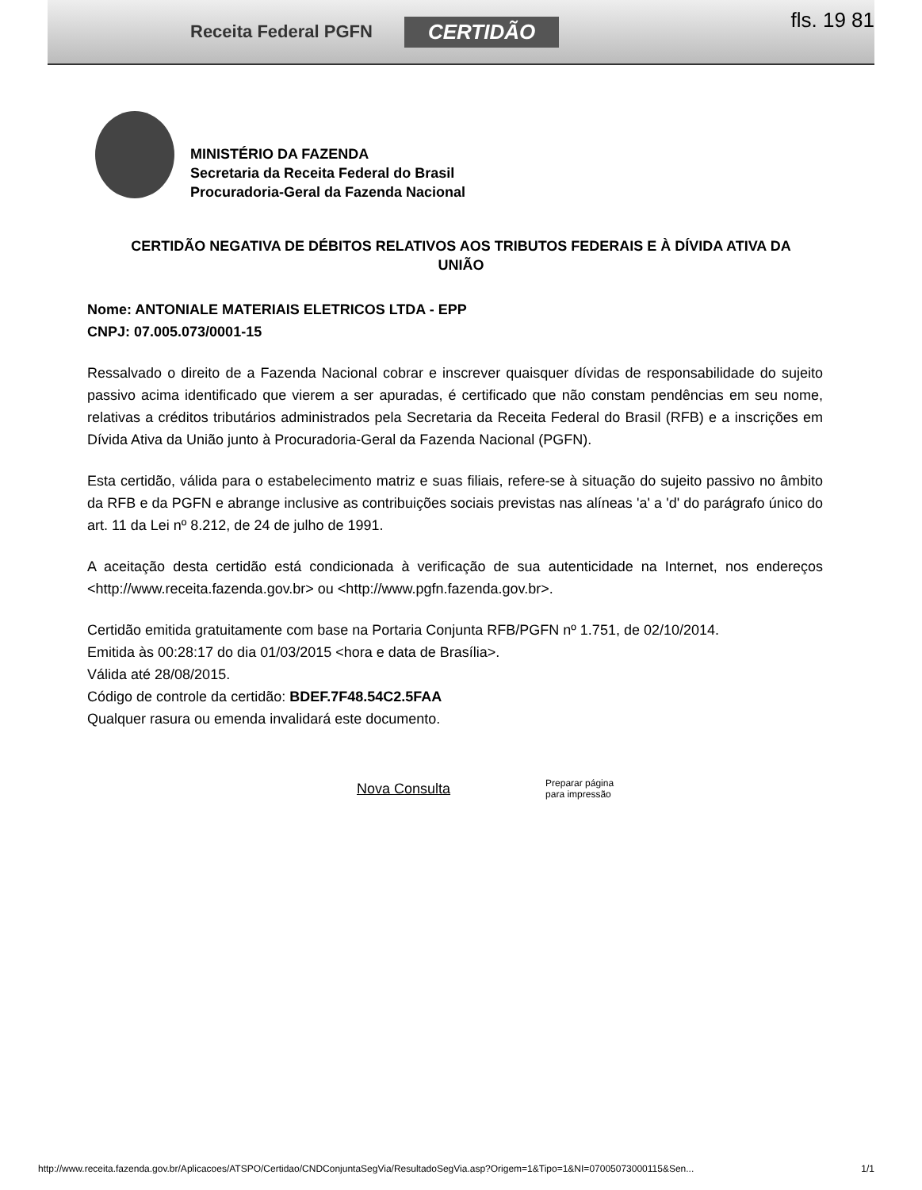Receita Federal PGFN CERTIDÃO
fls. 19 81
MINISTÉRIO DA FAZENDA
Secretaria da Receita Federal do Brasil
Procuradoria-Geral da Fazenda Nacional
CERTIDÃO NEGATIVA DE DÉBITOS RELATIVOS AOS TRIBUTOS FEDERAIS E À DÍVIDA ATIVA DA UNIÃO
Nome: ANTONIALE MATERIAIS ELETRICOS LTDA - EPP
CNPJ: 07.005.073/0001-15
Ressalvado o direito de a Fazenda Nacional cobrar e inscrever quaisquer dívidas de responsabilidade do sujeito passivo acima identificado que vierem a ser apuradas, é certificado que não constam pendências em seu nome, relativas a créditos tributários administrados pela Secretaria da Receita Federal do Brasil (RFB) e a inscrições em Dívida Ativa da União junto à Procuradoria-Geral da Fazenda Nacional (PGFN).
Esta certidão, válida para o estabelecimento matriz e suas filiais, refere-se à situação do sujeito passivo no âmbito da RFB e da PGFN e abrange inclusive as contribuições sociais previstas nas alíneas 'a' a 'd' do parágrafo único do art. 11 da Lei nº 8.212, de 24 de julho de 1991.
A aceitação desta certidão está condicionada à verificação de sua autenticidade na Internet, nos endereços <http://www.receita.fazenda.gov.br> ou <http://www.pgfn.fazenda.gov.br>.
Certidão emitida gratuitamente com base na Portaria Conjunta RFB/PGFN nº 1.751, de 02/10/2014.
Emitida às 00:28:17 do dia 01/03/2015 <hora e data de Brasília>.
Válida até 28/08/2015.
Código de controle da certidão: BDEF.7F48.54C2.5FAA
Qualquer rasura ou emenda invalidará este documento.
Nova Consulta Preparar página
para impressão
http://www.receita.fazenda.gov.br/Aplicacoes/ATSPO/Certidao/CNDConjuntaSegVia/ResultadoSegVia.asp?Origem=1&Tipo=1&NI=07005073000115&Sen... 1/1